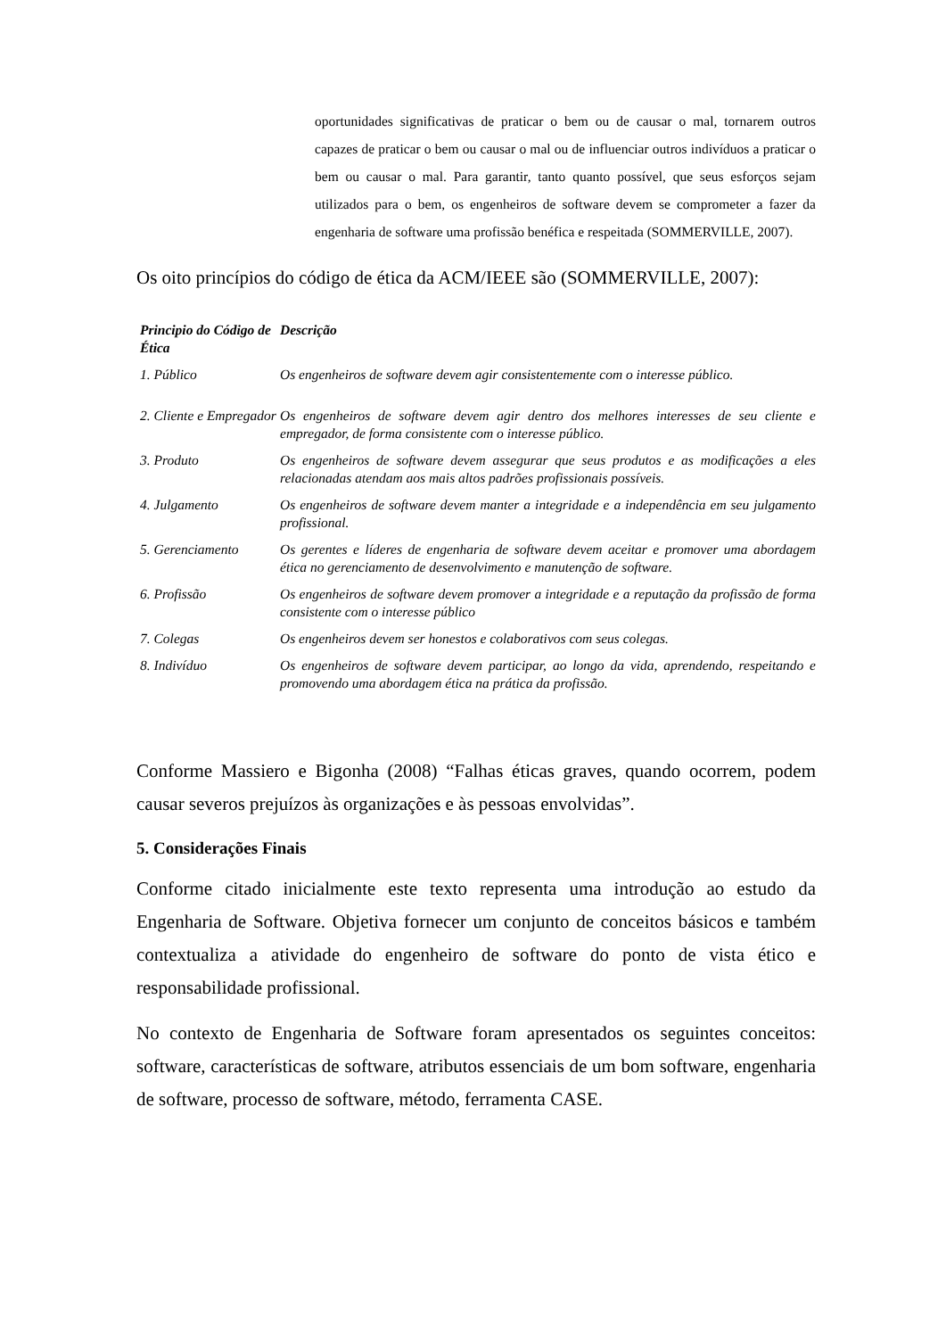oportunidades significativas de praticar o bem ou de causar o mal, tornarem outros capazes de praticar o bem ou causar o mal ou de influenciar outros indivíduos a praticar o bem ou causar o mal. Para garantir, tanto quanto possível, que seus esforços sejam utilizados para o bem, os engenheiros de software devem se comprometer a fazer da engenharia de software uma profissão benéfica e respeitada (SOMMERVILLE, 2007).
Os oito princípios do código de ética da ACM/IEEE são (SOMMERVILLE, 2007):
| Principio do Código de Ética | Descrição |
| --- | --- |
| 1. Público | Os engenheiros de software devem agir consistentemente com o interesse público. |
| 2. Cliente e Empregador | Os engenheiros de software devem agir dentro dos melhores interesses de seu cliente e empregador, de forma consistente com o interesse público. |
| 3. Produto | Os engenheiros de software devem assegurar que seus produtos e as modificações a eles relacionadas atendam aos mais altos padrões profissionais possíveis. |
| 4. Julgamento | Os engenheiros de software devem manter a integridade e a independência em seu julgamento profissional. |
| 5. Gerenciamento | Os gerentes e líderes de engenharia de software devem aceitar e promover uma abordagem ética no gerenciamento de desenvolvimento e manutenção de software. |
| 6. Profissão | Os engenheiros de software devem promover a integridade e a reputação da profissão de forma consistente com o interesse público |
| 7. Colegas | Os engenheiros devem ser honestos e colaborativos com seus colegas. |
| 8. Indivíduo | Os engenheiros de software devem participar, ao longo da vida, aprendendo, respeitando e promovendo uma abordagem ética na prática da profissão. |
Conforme Massiero e Bigonha (2008) “Falhas éticas graves, quando ocorrem, podem causar severos prejuízos às organizações e às pessoas envolvidas”.
5. Considerações Finais
Conforme citado inicialmente este texto representa uma introdução ao estudo da Engenharia de Software. Objetiva fornecer um conjunto de conceitos básicos e também contextualiza a atividade do engenheiro de software do ponto de vista ético e responsabilidade profissional.
No contexto de Engenharia de Software foram apresentados os seguintes conceitos: software, características de software, atributos essenciais de um bom software, engenharia de software, processo de software, método, ferramenta CASE.